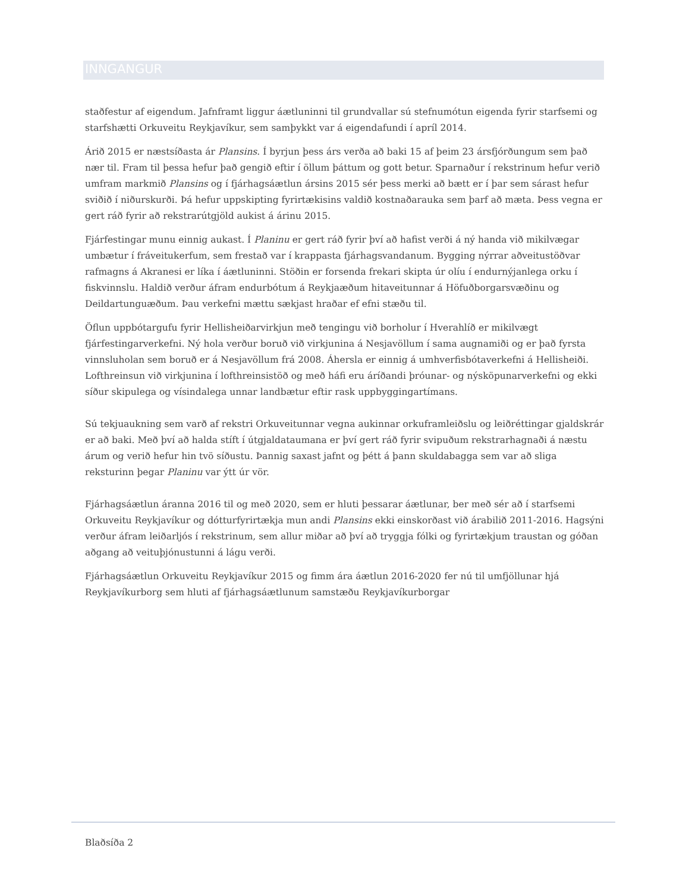INNGANGUR
staðfestur af eigendum. Jafnframt liggur áætluninni til grundvallar sú stefnumótun eigenda fyrir starfsemi og starfshætti Orkuveitu Reykjavíkur, sem samþykkt var á eigendafundi í apríl 2014.
Árið 2015 er næstsíðasta ár Plansins. Í byrjun þess árs verða að baki 15 af þeim 23 ársfjórðungum sem það nær til. Fram til þessa hefur það gengið eftir í öllum þáttum og gott betur. Sparnaður í rekstrinum hefur verið umfram markmið Plansins og í fjárhagsáætlun ársins 2015 sér þess merki að bætt er í þar sem sárast hefur sviðið í niðurskurði. Þá hefur uppskipting fyrirtækisins valdið kostnaðarauka sem þarf að mæta. Þess vegna er gert ráð fyrir að rekstrarútgjöld aukist á árinu 2015.
Fjárfestingar munu einnig aukast. Í Planinu er gert ráð fyrir því að hafist verði á ný handa við mikilvægar umbætur í fráveitukerfum, sem frestað var í krappasta fjárhagsvandanum. Bygging nýrrar aðveitustöðvar rafmagns á Akranesi er líka í áætluninni. Stöðin er forsenda frekari skipta úr olíu í endurnýjanlega orku í fiskvinnslu. Haldið verður áfram endurbótum á Reykjaæðum hitaveitunnar á Höfuðborgarsvæðinu og Deildartunguæðum. Þau verkefni mættu sækjast hraðar ef efni stæðu til.
Öflun uppbótargufu fyrir Hellisheiðarvirkjun með tengingu við borholur í Hverahlíð er mikilvægt fjárfestingarverkefni. Ný hola verður boruð við virkjunina á Nesjavöllum í sama augnamiði og er það fyrsta vinnsluholan sem boruð er á Nesjavöllum frá 2008. Áhersla er einnig á umhverfisbótaverkefni á Hellisheiði. Lofthreinsun við virkjunina í lofthreinsistöð og með háfi eru áríðandi þróunar- og nýsköpunarverkefni og ekki síður skipulega og vísindalega unnar landbætur eftir rask uppbyggingartímans.
Sú tekjuaukning sem varð af rekstri Orkuveitunnar vegna aukinnar orkuframleiðslu og leiðréttingar gjaldskrár er að baki. Með því að halda stíft í útgjaldataumana er því gert ráð fyrir svipuðum rekstrarhagnaði á næstu árum og verið hefur hin tvö síðustu. Þannig saxast jafnt og þétt á þann skuldabagga sem var að sliga reksturinn þegar Planinu var ýtt úr vör.
Fjárhagsáætlun áranna 2016 til og með 2020, sem er hluti þessarar áætlunar, ber með sér að í starfsemi Orkuveitu Reykjavíkur og dótturfyrirtækja mun andi Plansins ekki einskorðast við árabilið 2011-2016. Hagsýni verður áfram leiðarljós í rekstrinum, sem allur miðar að því að tryggja fólki og fyrirtækjum traustan og góðan aðgang að veituþjónustunni á lágu verði.
Fjárhagsáætlun Orkuveitu Reykjavíkur 2015 og fimm ára áætlun 2016-2020 fer nú til umfjöllunar hjá Reykjavíkurborg sem hluti af fjárhagsáætlunum samstæðu Reykjavíkurborgar
Blaðsíða 2